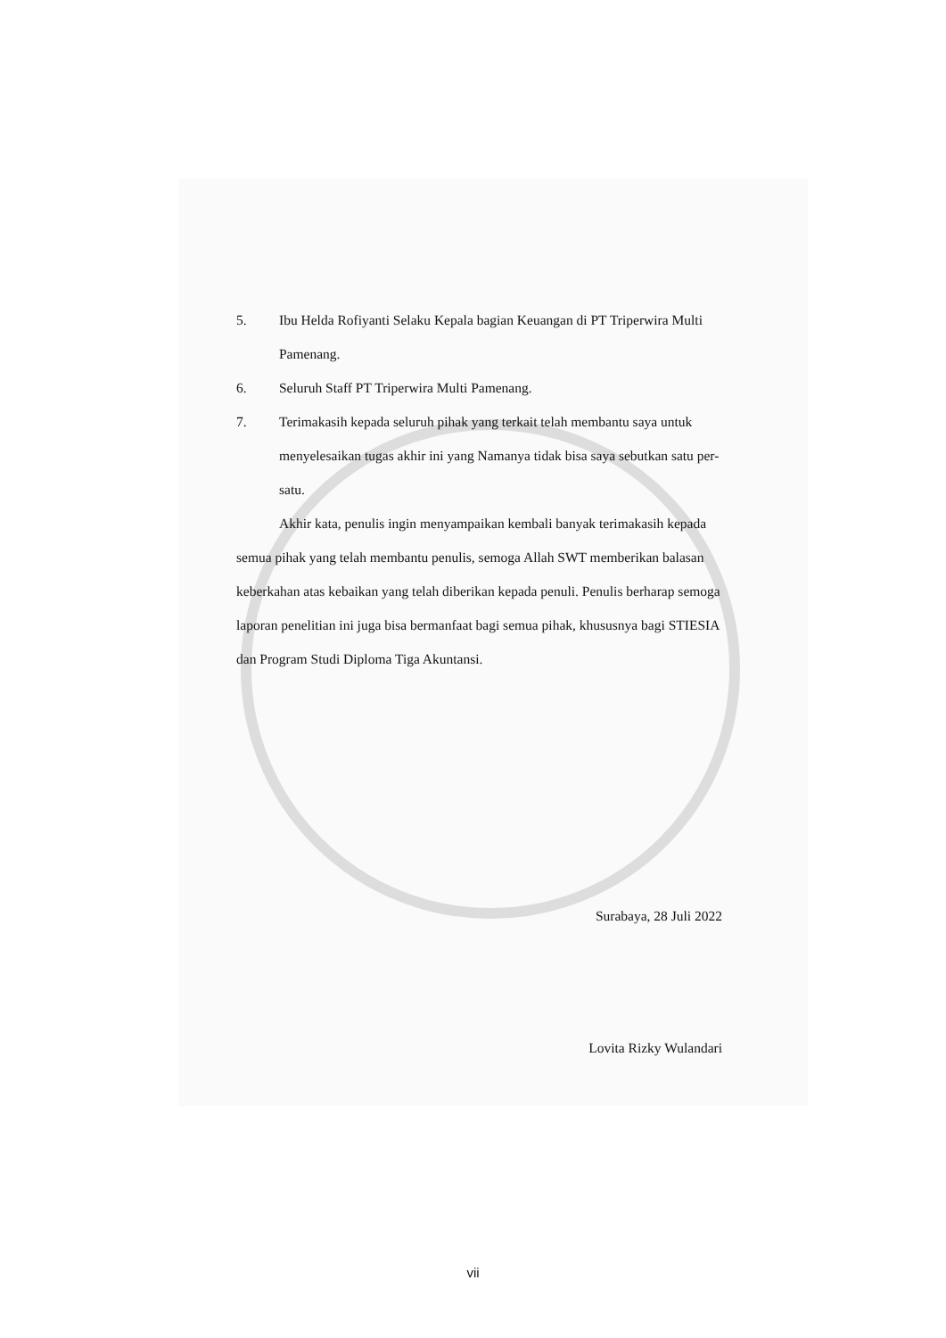5. Ibu Helda Rofiyanti Selaku Kepala bagian Keuangan di PT Triperwira Multi Pamenang.
6. Seluruh Staff PT Triperwira Multi Pamenang.
7. Terimakasih kepada seluruh pihak yang terkait telah membantu saya untuk menyelesaikan tugas akhir ini yang Namanya tidak bisa saya sebutkan satu per-satu.
Akhir kata, penulis ingin menyampaikan kembali banyak terimakasih kepada semua pihak yang telah membantu penulis, semoga Allah SWT memberikan balasan keberkahan atas kebaikan yang telah diberikan kepada penuli. Penulis berharap semoga laporan penelitian ini juga bisa bermanfaat bagi semua pihak, khususnya bagi STIESIA dan Program Studi Diploma Tiga Akuntansi.
Surabaya, 28 Juli 2022
Lovita Rizky Wulandari
vii